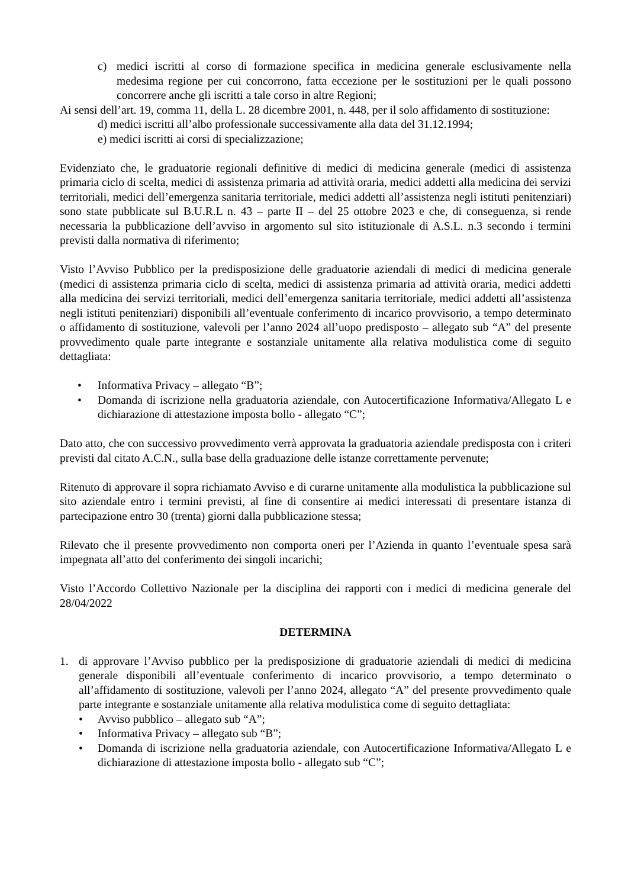c) medici iscritti al corso di formazione specifica in medicina generale esclusivamente nella medesima regione per cui concorrono, fatta eccezione per le sostituzioni per le quali possono concorrere anche gli iscritti a tale corso in altre Regioni;
Ai sensi dell’art. 19, comma 11, della L. 28 dicembre 2001, n. 448, per il solo affidamento di sostituzione:
d) medici iscritti all’albo professionale successivamente alla data del 31.12.1994;
e) medici iscritti ai corsi di specializzazione;
Evidenziato che, le graduatorie regionali definitive di medici di medicina generale (medici di assistenza primaria ciclo di scelta, medici di assistenza primaria ad attività oraria, medici addetti alla medicina dei servizi territoriali, medici dell’emergenza sanitaria territoriale, medici addetti all’assistenza negli istituti penitenziari) sono state pubblicate sul B.U.R.L n. 43 – parte II – del 25 ottobre 2023 e che, di conseguenza, si rende necessaria la pubblicazione dell’avviso in argomento sul sito istituzionale di A.S.L. n.3 secondo i termini previsti dalla normativa di riferimento;
Visto l’Avviso Pubblico per la predisposizione delle graduatorie aziendali di medici di medicina generale (medici di assistenza primaria ciclo di scelta, medici di assistenza primaria ad attività oraria, medici addetti alla medicina dei servizi territoriali, medici dell’emergenza sanitaria territoriale, medici addetti all’assistenza negli istituti penitenziari) disponibili all’eventuale conferimento di incarico provvisorio, a tempo determinato o affidamento di sostituzione, valevoli per l’anno 2024 all’uopo predisposto – allegato sub “A” del presente provvedimento quale parte integrante e sostanziale unitamente alla relativa modulistica come di seguito dettagliata:
• Informativa Privacy – allegato “B”;
• Domanda di iscrizione nella graduatoria aziendale, con Autocertificazione Informativa/Allegato L e dichiarazione di attestazione imposta bollo - allegato “C”;
Dato atto, che con successivo provvedimento verrà approvata la graduatoria aziendale predisposta con i criteri previsti dal citato A.C.N., sulla base della graduazione delle istanze correttamente pervenute;
Ritenuto di approvare il sopra richiamato Avviso e di curarne unitamente alla modulistica la pubblicazione sul sito aziendale entro i termini previsti, al fine di consentire ai medici interessati di presentare istanza di partecipazione entro 30 (trenta) giorni dalla pubblicazione stessa;
Rilevato che il presente provvedimento non comporta oneri per l’Azienda in quanto l’eventuale spesa sarà impegnata all’atto del conferimento dei singoli incarichi;
Visto l’Accordo Collettivo Nazionale per la disciplina dei rapporti con i medici di medicina generale del 28/04/2022
DETERMINA
1. di approvare l’Avviso pubblico per la predisposizione di graduatorie aziendali di medici di medicina generale disponibili all’eventuale conferimento di incarico provvisorio, a tempo determinato o all’affidamento di sostituzione, valevoli per l’anno 2024, allegato “A” del presente provvedimento quale parte integrante e sostanziale unitamente alla relativa modulistica come di seguito dettagliata:
• Avviso pubblico – allegato sub “A”;
• Informativa Privacy – allegato sub “B”;
• Domanda di iscrizione nella graduatoria aziendale, con Autocertificazione Informativa/Allegato L e dichiarazione di attestazione imposta bollo - allegato sub “C”;